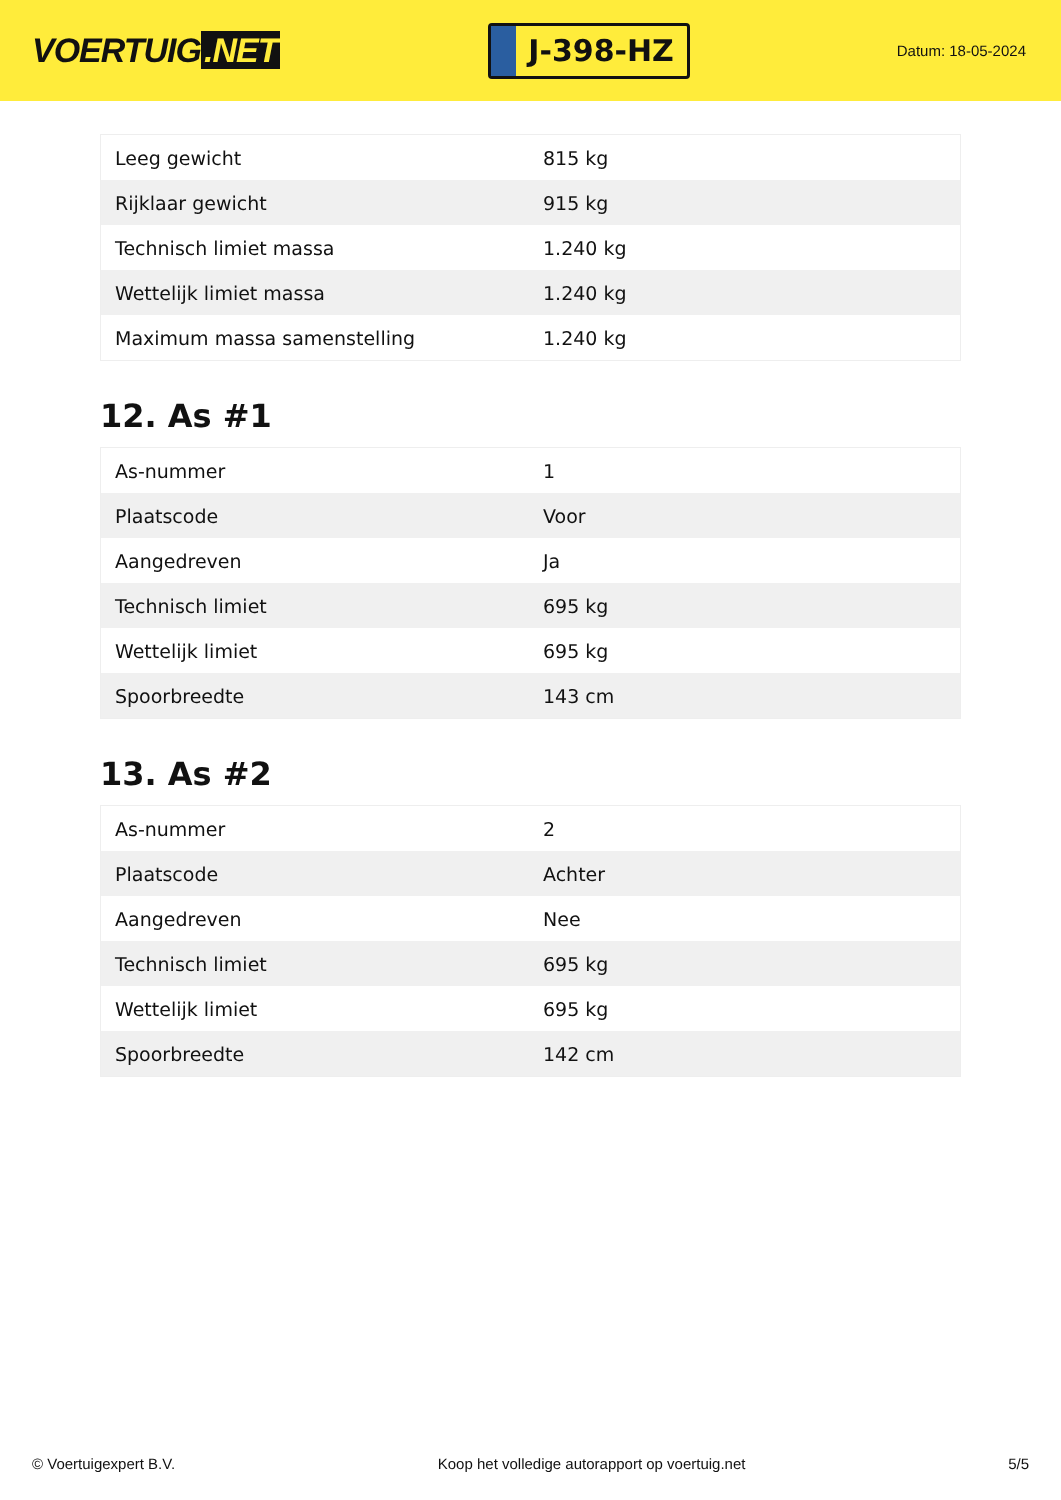VOERTUIG.NET
J-398-HZ
Datum: 18-05-2024
| Leeg gewicht | 815 kg |
| Rijklaar gewicht | 915 kg |
| Technisch limiet massa | 1.240 kg |
| Wettelijk limiet massa | 1.240 kg |
| Maximum massa samenstelling | 1.240 kg |
12. As #1
| As-nummer | 1 |
| Plaatscode | Voor |
| Aangedreven | Ja |
| Technisch limiet | 695 kg |
| Wettelijk limiet | 695 kg |
| Spoorbreedte | 143 cm |
13. As #2
| As-nummer | 2 |
| Plaatscode | Achter |
| Aangedreven | Nee |
| Technisch limiet | 695 kg |
| Wettelijk limiet | 695 kg |
| Spoorbreedte | 142 cm |
© Voertuigexpert B.V. Koop het volledige autorapport op voertuig.net 5/5